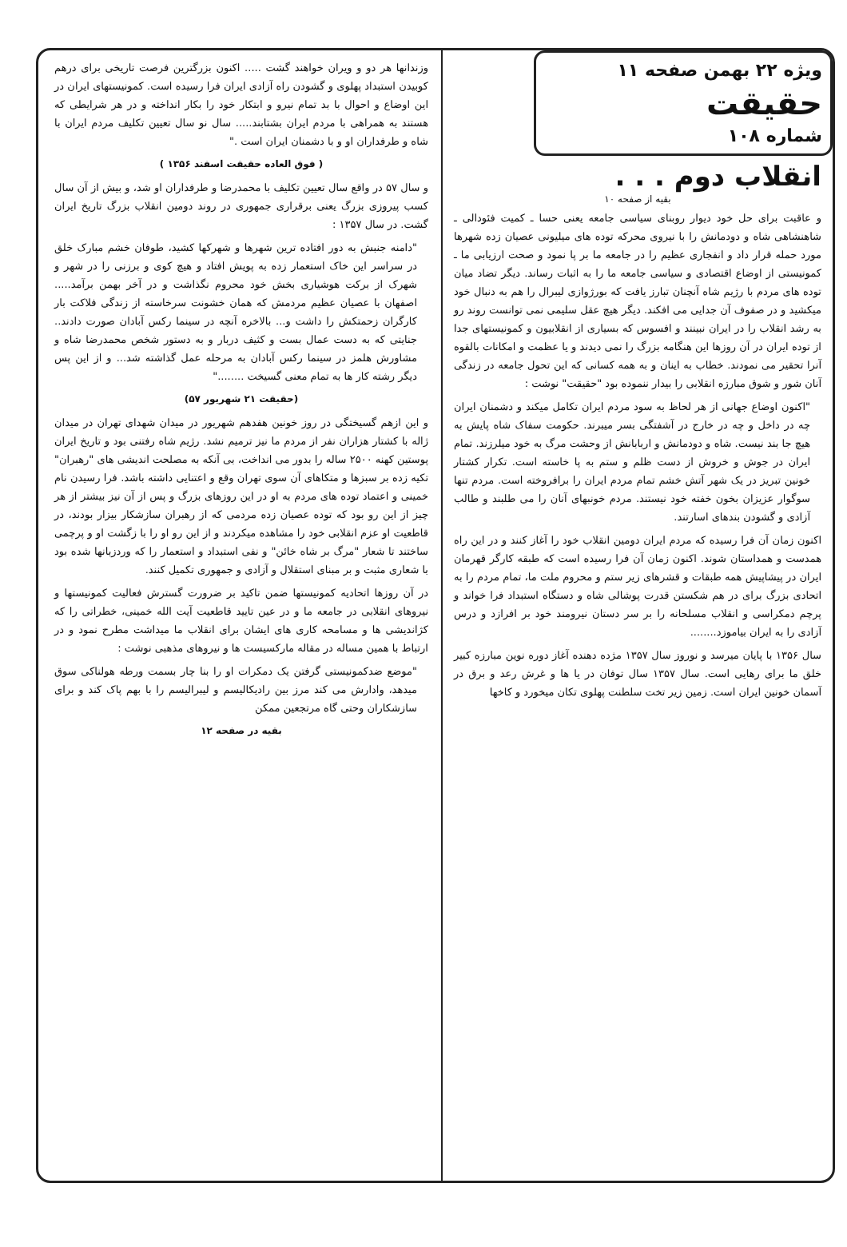ویژه ۲۲ بهمن صفحه ۱۱
حقیقت
شماره ۱۰۸
انقلاب دوم . . .
بقیه از صفحه ۱۰
و عاقبت برای حل خود دیوار روبنای سیاسی جامعه یعنی حسا ـ کمیت فئودالی ـ شاهنشاهی شاه و دودمانش را با نیروی محرکه توده های میلیونی عصیان زده شهرها مورد حمله قرار داد و انفجاری عظیم را در جامعه ما بر پا نمود و صحت ارزیابی ما ـ کمونیستی از اوضاع اقتصادی و سیاسی جامعه ما را به اثبات رساند. دیگر تضاد میان توده های مردم با رژیم شاه آنچنان تبارز یافت که بورژوازی لیبرال را هم به دنبال خود میکشید و در صفوف آن جدایی می افکند. دیگر هیچ عقل سلیمی نمی توانست روند رو به رشد انقلاب را در ایران نبینند و افسوس که بسیاری از انقلابیون و کمونیستهای جدا از توده ایران در آن روزها این هنگامه بزرگ را نمی دیدند و یا عظمت و امکانات بالقوه آنرا تحقیر می نمودند. خطاب به اینان و به همه کسانی که این تحول جامعه در زندگی آنان شور و شوق مبارزه انقلابی را بیدار ننموده بود "حقیقت" نوشت :
"اکنون اوضاع جهانی از هر لحاظ به سود مردم ایران تکامل میکند و دشمنان ایران چه در داخل و چه در خارج در آشفتگی بسر میبرند. حکومت سفاک شاه پایش به هیچ جا بند نیست. شاه و دودمانش و اربابانش از وحشت مرگ به خود میلرزند. تمام ایران در جوش و خروش از دست ظلم و ستم به پا خاسته است. تکرار کشتار خونین تبریز در یک شهر آتش خشم تمام مردم ایران را برافروخته است. مردم تنها سوگوار عزیزان بخون خفته خود نیستند. مردم خونبهای آنان را می طلبند و طالب آزادی و گشودن بندهای اسارتند.
اکنون زمان آن فرا رسیده که مردم ایران دومین انقلاب خود را آغاز کنند و در این راه همدست و همداستان شوند. اکنون زمان آن فرا رسیده است که طبقه کارگر قهرمان ایران در پیشاپیش همه طبقات و قشرهای زیر ستم و محروم ملت ما، تمام مردم را به اتحادی بزرگ برای در هم شکستن قدرت پوشالی شاه و دستگاه استبداد فرا خواند و پرچم دمکراسی و انقلاب مسلحانه را بر سر دستان نیرومند خود بر افرازد و درس آزادی را به ایران بیاموزد........
سال ۱۳۵۶ با پایان میرسد و نوروز سال ۱۳۵۷ مژده دهنده آغاز دوره نوین مبارزه کبیر خلق ما برای رهایی است. سال ۱۳۵۷ سال توفان در یا ها و غرش رعد و برق در آسمان خونین ایران است. زمین زیر تخت سلطنت پهلوی تکان میخورد و کاخها
وزندانها هر دو و ویران خواهند گشت ..... اکنون بزرگترین فرصت تاریخی برای درهم کوبیدن استبداد پهلوی و گشودن راه آزادی ایران فرا رسیده است. کمونیستهای ایران در این اوضاع و احوال با بد تمام نیرو و ابتکار خود را بکار انداخته و در هر شرایطی که هستند به همراهی با مردم ایران بشتابند..... سال نو سال تعیین تکلیف مردم ایران با شاه و طرفداران او و با دشمنان ایران است ."
( فوق العاده حقیقت اسفند ۱۳۵۶ )
و سال ۵۷ در واقع سال تعیین تکلیف با محمدرضا و طرفداران او شد، و بیش از آن سال کسب پیروزی بزرگ یعنی برقراری جمهوری در روند دومین انقلاب بزرگ تاریخ ایران گشت. در سال ۱۳۵۷ :
"دامنه جنبش به دور افتاده ترین شهرها و شهرکها کشید، طوفان خشم مبارک خلق در سراسر این خاک استعمار زده به پویش افتاد و هیچ کوی و برزنی را در شهر و شهرک از برکت هوشیاری بخش خود محروم نگذاشت و در آخر بهمن برآمد..... اصفهان با عصیان عظیم مردمش که همان خشونت سرخاسته از زندگی فلاکت بار کارگران زحمتکش را داشت و... بالاخره آنچه در سینما رکس آبادان صورت دادند.. جنایتی که به دست عمال بست و کثیف دربار و به دستور شخص محمدرضا شاه و مشاورش هلمز در سینما رکس آبادان به مرحله عمل گذاشته شد... و از این پس دیگر رشته کار ها به تمام معنی گسیخت ........"
(حقیقت ۲۱ شهریور ۵۷)
و این ازهم گسیختگی در روز خونین هفدهم شهریور در میدان شهدای تهران در میدان ژاله با کشتار هزاران نفر از مردم ما نیز ترمیم نشد. رژیم شاه رفتنی بود و تاریخ ایران پوستین کهنه ۲۵۰۰ ساله را بدور می انداخت، بی آنکه به مصلحت اندیشی های "رهبران" تکیه زده بر سبزها و متکاهای آن سوی تهران وقع و اعتنایی داشته باشد. فرا رسیدن نام خمینی و اعتماد توده های مردم به او در این روزهای بزرگ و پس از آن نیز بیشتر از هر چیز از این رو بود که توده عصیان زده مردمی که از رهبران سازشکار بیزار بودند، در قاطعیت او عزم انقلابی خود را مشاهده میکردند و از این رو او را با زگشت او و پرچمی ساختند تا شعار "مرگ بر شاه خائن" و نفی استبداد و استعمار را که وردزبانها شده بود با شعاری مثبت و بر مبنای استقلال و آزادی و جمهوری تکمیل کنند.
در آن روزها اتحادیه کمونیستها ضمن تاکید بر ضرورت گسترش فعالیت کمونیستها و نیروهای انقلابی در جامعه ما و در عین تایید قاطعیت آیت الله خمینی، خطراتی را که کژاندیشی ها و مسامحه کاری های ایشان برای انقلاب ما میداشت مطرح نمود و در ارتباط با همین مساله در مقاله مارکسیست ها و نیروهای مذهبی نوشت :
"موضع ضدکمونیستی گرفتن یک دمکرات او را بنا چار بسمت ورطه هولناکی سوق میدهد، وادارش می کند مرز بین رادیکالیسم و لیبرالیسم را با بهم پاک کند و برای سازشکاران وحتی گاه مرتجعین ممکن
بقیه در صفحه ۱۲